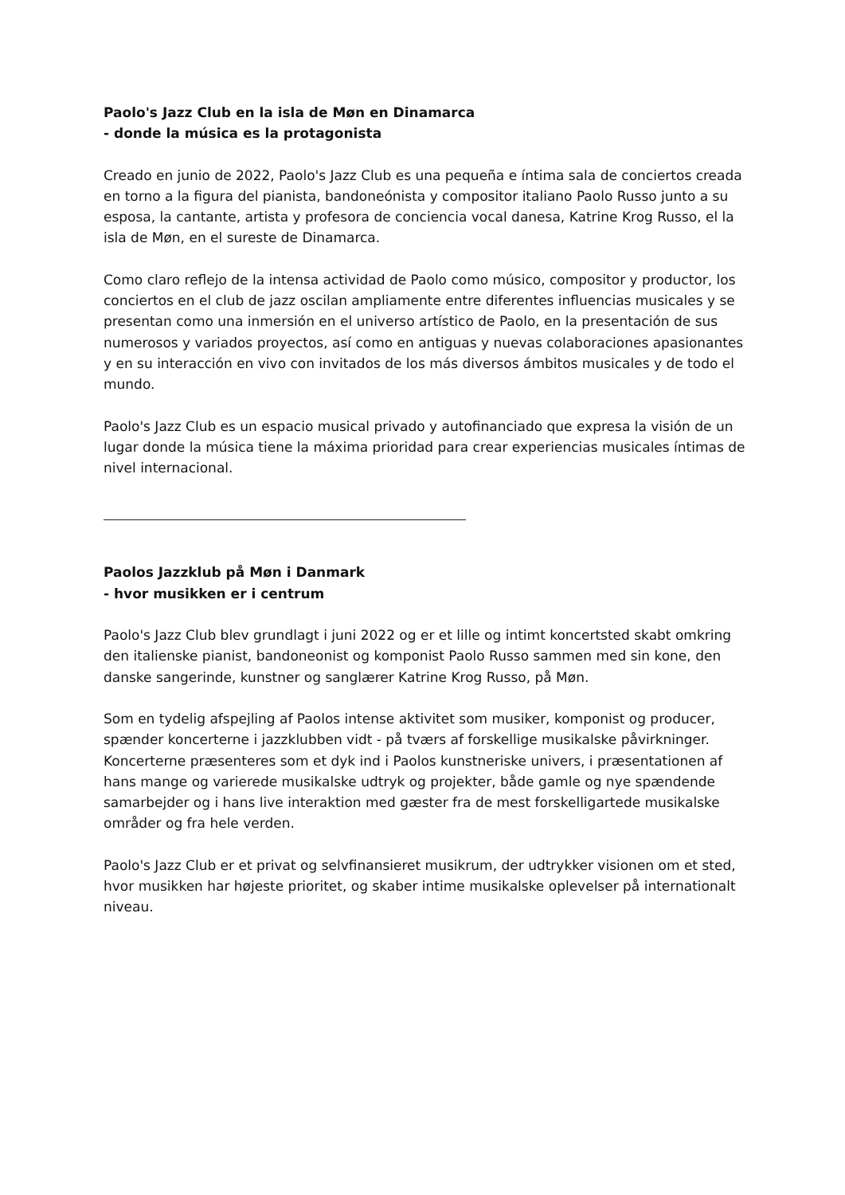Paolo's Jazz Club en la isla de Møn en Dinamarca
- donde la música es la protagonista
Creado en junio de 2022, Paolo's Jazz Club es una pequeña e íntima sala de conciertos creada en torno a la figura del pianista, bandoneónista y compositor italiano Paolo Russo junto a su esposa, la cantante, artista y profesora de conciencia vocal danesa, Katrine Krog Russo, el la isla de Møn, en el sureste de Dinamarca.
Como claro reflejo de la intensa actividad de Paolo como músico, compositor y productor, los conciertos en el club de jazz oscilan ampliamente entre diferentes influencias musicales y se presentan como una inmersión en el universo artístico de Paolo, en la presentación de sus numerosos y variados proyectos, así como en antiguas y nuevas colaboraciones apasionantes y en su interacción en vivo con invitados de los más diversos ámbitos musicales y de todo el mundo.
Paolo's Jazz Club es un espacio musical privado y autofinanciado que expresa la visión de un lugar donde la música tiene la máxima prioridad para crear experiencias musicales íntimas de nivel internacional.
Paolos Jazzklub på Møn i Danmark
- hvor musikken er i centrum
Paolo's Jazz Club blev grundlagt i juni 2022 og er et lille og intimt koncertsted skabt omkring den italienske pianist, bandoneonist og komponist Paolo Russo sammen med sin kone, den danske sangerinde, kunstner og sanglærer Katrine Krog Russo, på Møn.
Som en tydelig afspejling af Paolos intense aktivitet som musiker, komponist og producer, spænder koncerterne i jazzklubben vidt - på tværs af forskellige musikalske påvirkninger. Koncerterne præsenteres som et dyk ind i Paolos kunstneriske univers, i præsentationen af hans mange og varierede musikalske udtryk og projekter, både gamle og nye spændende samarbejder og i hans live interaktion med gæster fra de mest forskelligartede musikalske områder og fra hele verden.
Paolo's Jazz Club er et privat og selvfinansieret musikrum, der udtrykker visionen om et sted, hvor musikken har højeste prioritet, og skaber intime musikalske oplevelser på internationalt niveau.